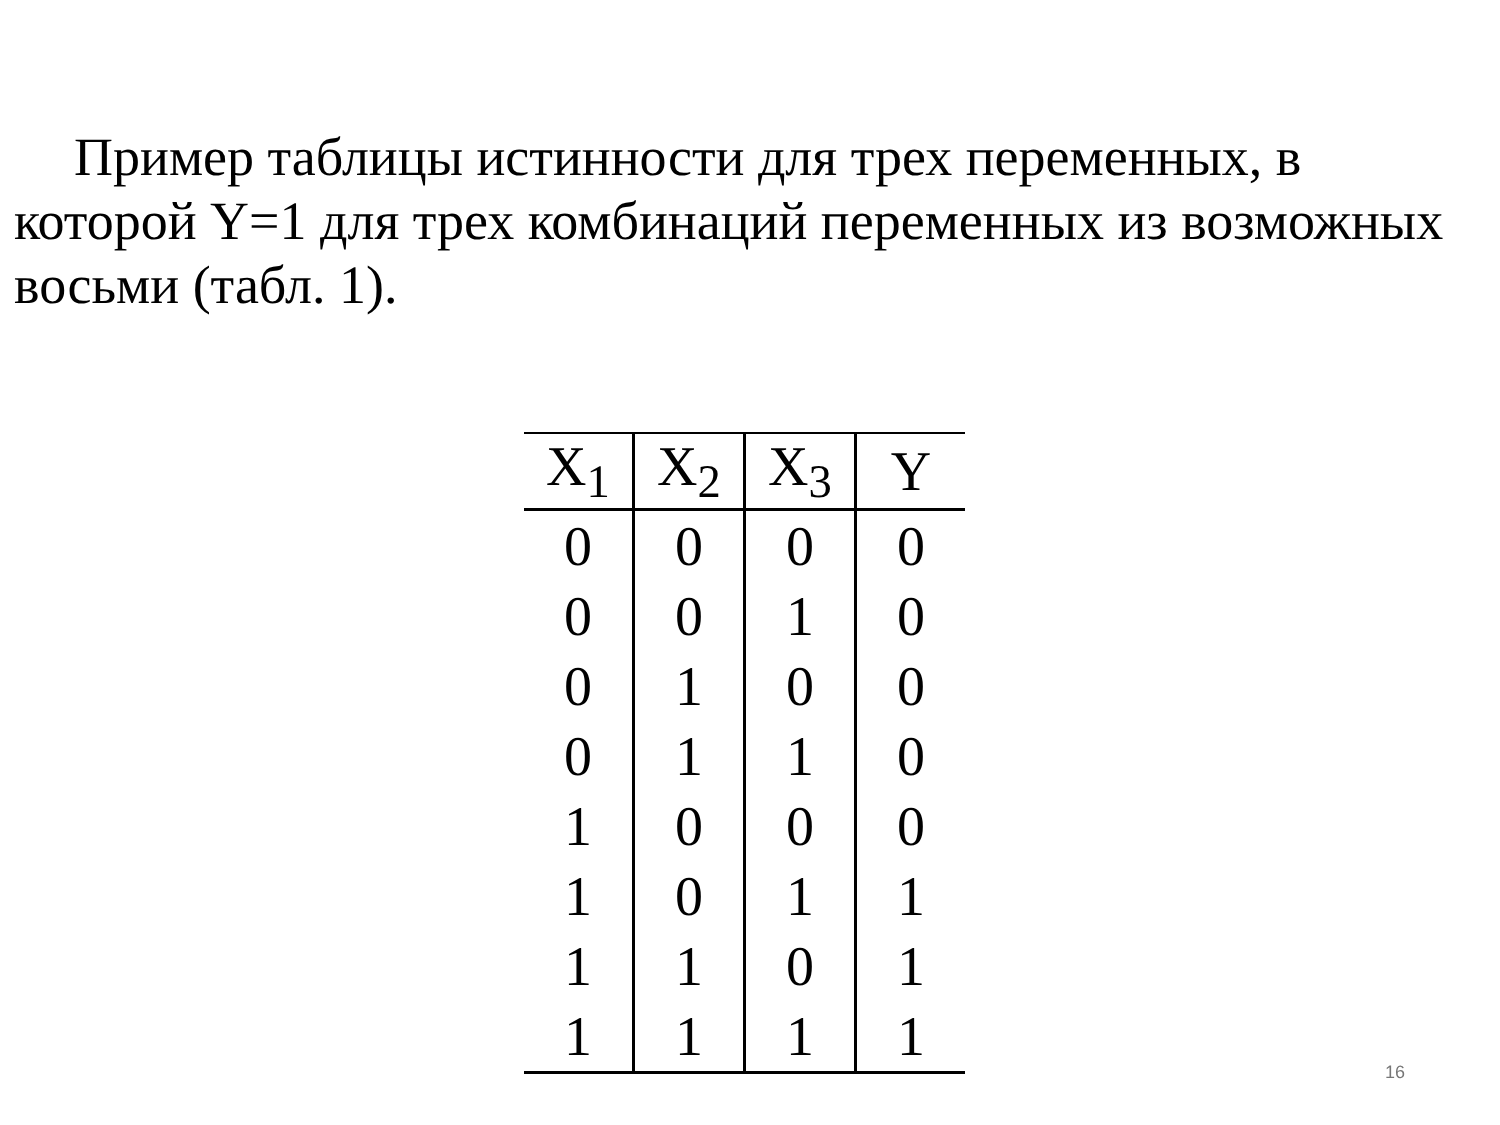Пример таблицы истинности для трех переменных, в которой Y=1 для трех комбинаций переменных из возможных восьми (табл. 1).
| X<sub>1</sub> | X<sub>2</sub> | X<sub>3</sub> | Y |
| --- | --- | --- | --- |
| 0 | 0 | 0 | 0 |
| 0 | 0 | 1 | 0 |
| 0 | 1 | 0 | 0 |
| 0 | 1 | 1 | 0 |
| 1 | 0 | 0 | 0 |
| 1 | 0 | 1 | 1 |
| 1 | 1 | 0 | 1 |
| 1 | 1 | 1 | 1 |
16